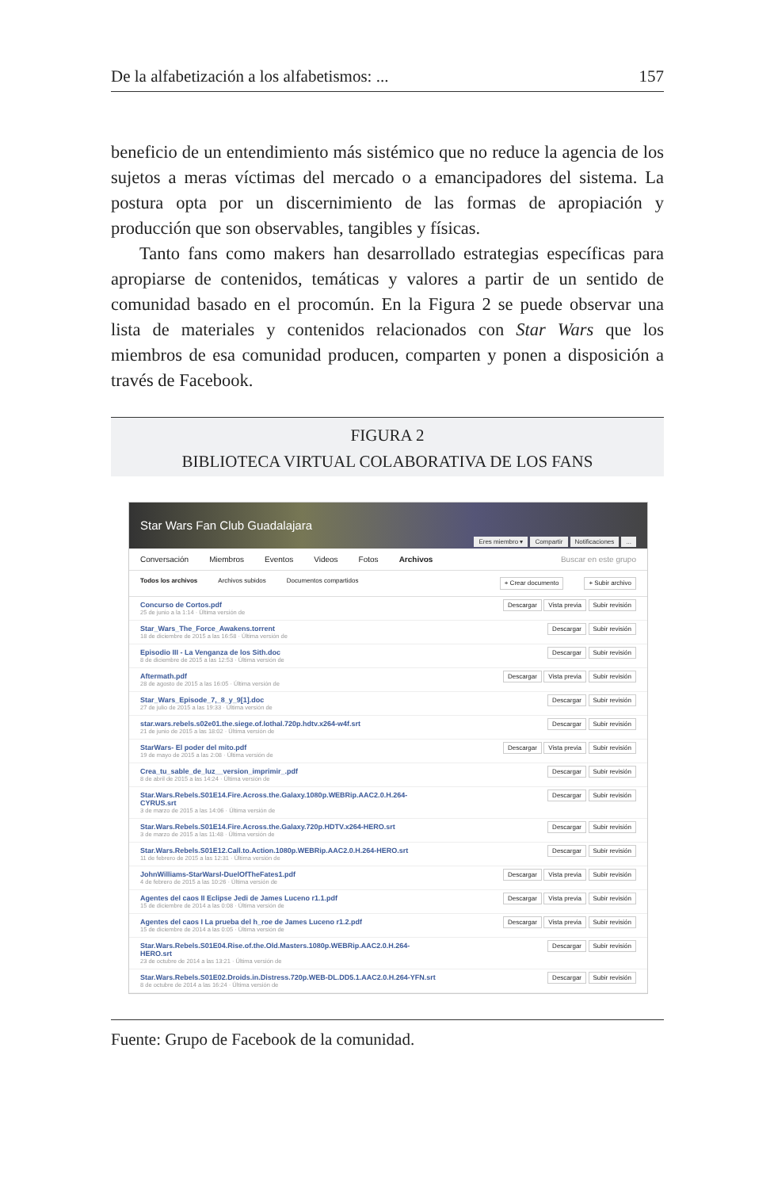De la alfabetización a los alfabetismos: ... 157
beneficio de un entendimiento más sistémico que no reduce la agencia de los sujetos a meras víctimas del mercado o a emancipadores del sistema. La postura opta por un discernimiento de las formas de apropiación y producción que son observables, tangibles y físicas.
Tanto fans como makers han desarrollado estrategias específicas para apropiarse de contenidos, temáticas y valores a partir de un sentido de comunidad basado en el procomún. En la Figura 2 se puede observar una lista de materiales y contenidos relacionados con Star Wars que los miembros de esa comunidad producen, comparten y ponen a disposición a través de Facebook.
FIGURA 2
BIBLIOTECA VIRTUAL COLABORATIVA DE LOS FANS
Star Wars Fan Club Guadalajara Eres miembro ▾ Compartir Notificaciones...
Conversación Miembros Eventos Videos Fotos Archivos Buscar en este grupo
Todos los archivos Archivos subidos Documentos compartidos + Crear documento + Subir archivo
Concurso de Cortos.pdf
25 de junio a la 1:14 · Última versión de Descargar Vista previa Subir revisión
Star_Wars_The_Force_Awakens.torrent
18 de diciembre de 2015 a las 16:58 · Última versión de Descargar Subir revisión
Episodio III - La Venganza de los Sith.doc
8 de diciembre de 2015 a las 12:53 · Última versión de Descargar Subir revisión
Aftermath.pdf
28 de agosto de 2015 a las 16:05 · Última versión de Descargar Vista previa Subir revisión
Star_Wars_Episode_7,_8_y_9[1].doc
27 de julio de 2015 a las 19:33 · Última versión de Descargar Subir revisión
star.wars.rebels.s02e01.the.siege.of.lothal.720p.hdtv.x264-w4f.srt
21 de junio de 2015 a las 18:02 · Última versión de Descargar Subir revisión
StarWars- El poder del mito.pdf
19 de mayo de 2015 a las 2:08 · Última versión de Descargar Vista previa Subir revisión
Crea_tu_sable_de_luz__version_imprimir_.pdf
8 de abril de 2015 a las 14:24 · Última versión de Descargar Subir revisión
Star.Wars.Rebels.S01E14.Fire.Across.the.Galaxy.1080p.WEBRip.AAC2.0.H.264-
CYRUS.srt
3 de marzo de 2015 a las 14:06 · Última versión de Descargar Subir revisión
Star.Wars.Rebels.S01E14.Fire.Across.the.Galaxy.720p.HDTV.x264-HERO.srt
3 de marzo de 2015 a las 11:48 · Última versión de Descargar Subir revisión
Star.Wars.Rebels.S01E12.Call.to.Action.1080p.WEBRip.AAC2.0.H.264-HERO.srt
11 de febrero de 2015 a las 12:31 · Última versión de Descargar Subir revisión
JohnWilliams-StarWarsI-DuelOfTheFates1.pdf
4 de febrero de 2015 a las 10:26 · Última versión de Descargar Vista previa Subir revisión
Agentes del caos II Eclipse Jedi de James Luceno r1.1.pdf
15 de diciembre de 2014 a las 0:08 · Última versión de Descargar Vista previa Subir revisión
Agentes del caos I La prueba del h_roe de James Luceno r1.2.pdf
15 de diciembre de 2014 a las 0:05 · Última versión de Descargar Vista previa Subir revisión
Star.Wars.Rebels.S01E04.Rise.of.the.Old.Masters.1080p.WEBRip.AAC2.0.H.264-
HERO.srt
23 de octubre de 2014 a las 13:21 · Última versión de Descargar Subir revisión
Star.Wars.Rebels.S01E02.Droids.in.Distress.720p.WEB-DL.DD5.1.AAC2.0.H.264-YFN.srt
8 de octubre de 2014 a las 16:24 · Última versión de Descargar Subir revisión
Fuente: Grupo de Facebook de la comunidad.